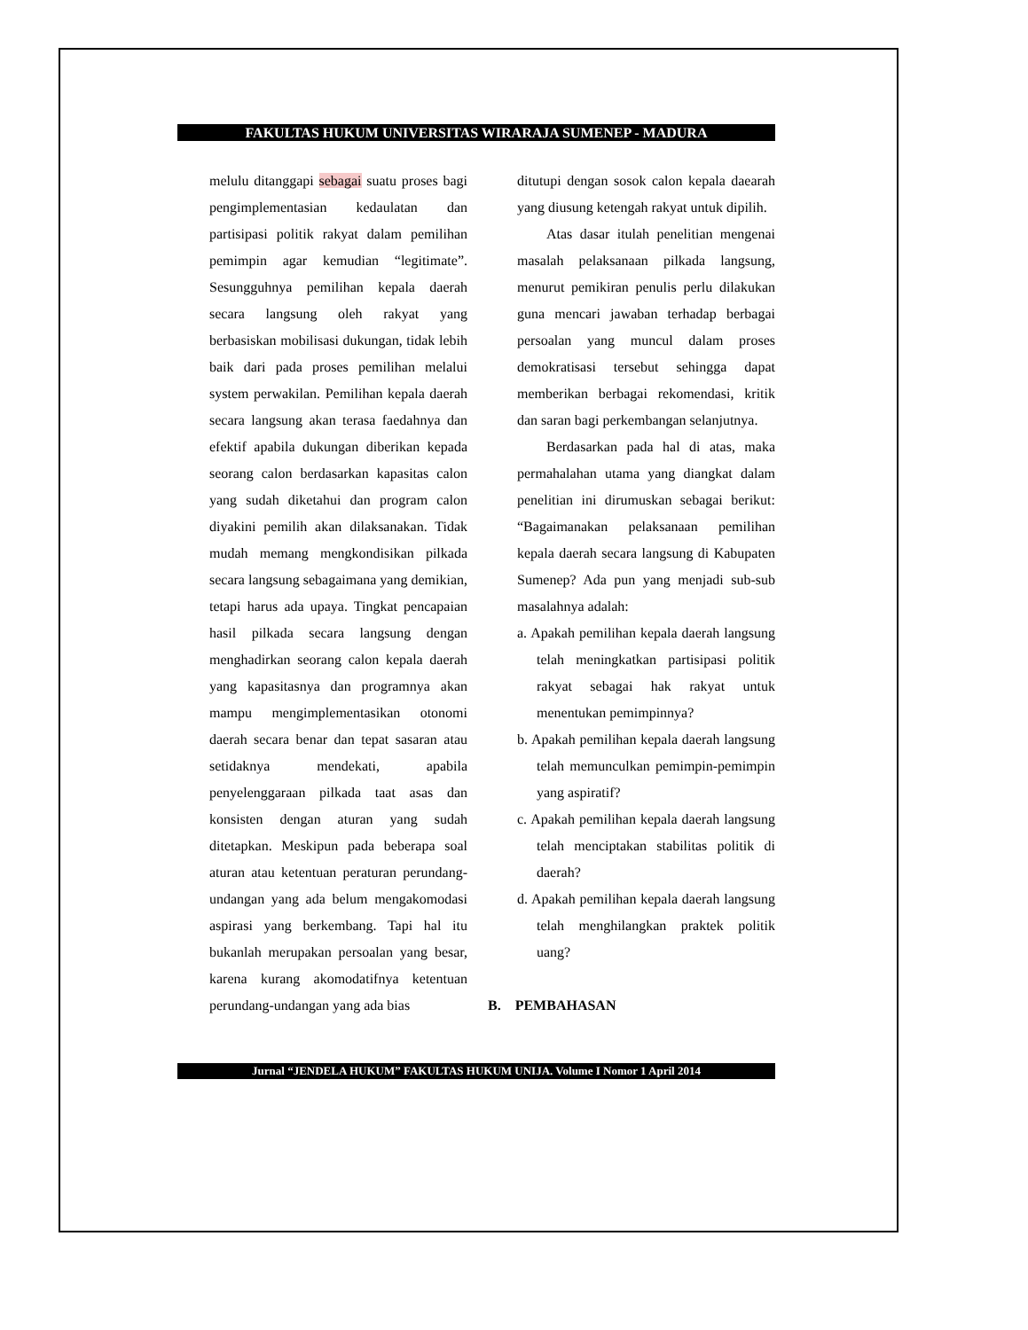FAKULTAS HUKUM UNIVERSITAS WIRARAJA SUMENEP - MADURA
melulu ditanggapi sebagai suatu proses bagi pengimplementasian kedaulatan dan partisipasi politik rakyat dalam pemilihan pemimpin agar kemudian “legitimate”. Sesungguhnya pemilihan kepala daerah secara langsung oleh rakyat yang berbasiskan mobilisasi dukungan, tidak lebih baik dari pada proses pemilihan melalui system perwakilan. Pemilihan kepala daerah secara langsung akan terasa faedahnya dan efektif apabila dukungan diberikan kepada seorang calon berdasarkan kapasitas calon yang sudah diketahui dan program calon diyakini pemilih akan dilaksanakan. Tidak mudah memang mengkondisikan pilkada secara langsung sebagaimana yang demikian, tetapi harus ada upaya. Tingkat pencapaian hasil pilkada secara langsung dengan menghadirkan seorang calon kepala daerah yang kapasitasnya dan programnya akan mampu mengimplementasikan otonomi daerah secara benar dan tepat sasaran atau setidaknya mendekati, apabila penyelenggaraan pilkada taat asas dan konsisten dengan aturan yang sudah ditetapkan. Meskipun pada beberapa soal aturan atau ketentuan peraturan perundang-undangan yang ada belum mengakomodasi aspirasi yang berkembang. Tapi hal itu bukanlah merupakan persoalan yang besar, karena kurang akomodatifnya ketentuan perundang-undangan yang ada bias
ditutupi dengan sosok calon kepala daearah yang diusung ketengah rakyat untuk dipilih.
Atas dasar itulah penelitian mengenai masalah pelaksanaan pilkada langsung, menurut pemikiran penulis perlu dilakukan guna mencari jawaban terhadap berbagai persoalan yang muncul dalam proses demokratisasi tersebut sehingga dapat memberikan berbagai rekomendasi, kritik dan saran bagi perkembangan selanjutnya.
Berdasarkan pada hal di atas, maka permahalahan utama yang diangkat dalam penelitian ini dirumuskan sebagai berikut: “Bagaimanakan pelaksanaan pemilihan kepala daerah secara langsung di Kabupaten Sumenep? Ada pun yang menjadi sub-sub masalahnya adalah:
a. Apakah pemilihan kepala daerah langsung telah meningkatkan partisipasi politik rakyat sebagai hak rakyat untuk menentukan pemimpinnya?
b. Apakah pemilihan kepala daerah langsung telah memunculkan pemimpin-pemimpin yang aspiratif?
c. Apakah pemilihan kepala daerah langsung telah menciptakan stabilitas politik di daerah?
d. Apakah pemilihan kepala daerah langsung telah menghilangkan praktek politik uang?
B. PEMBAHASAN
Jurnal “JENDELA HUKUM” FAKULTAS HUKUM UNIJA. Volume I Nomor 1 April 2014